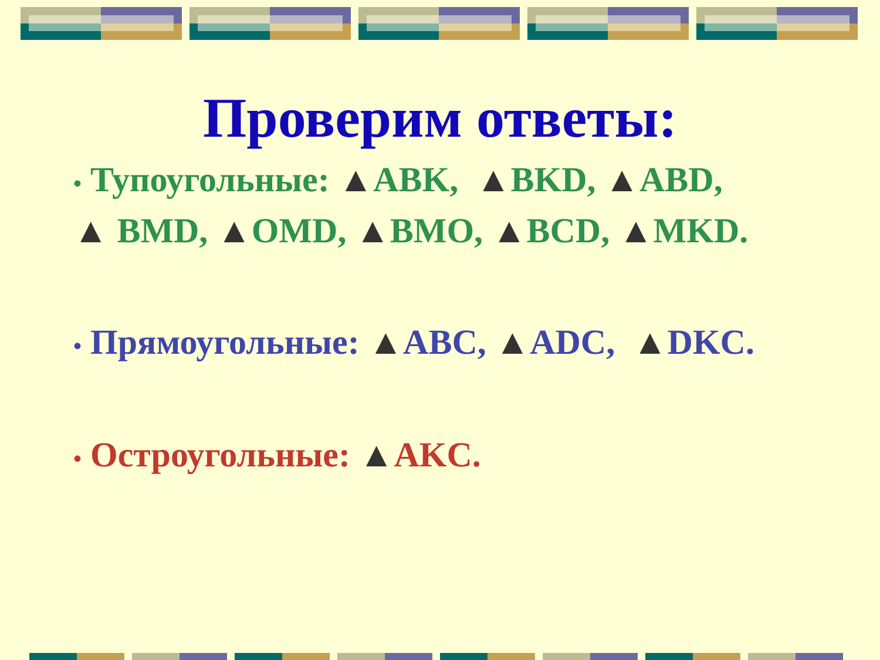Проверим ответы:
• Тупоугольные: ▲ABK, ▲BKD, ▲ABD,
▲ BMD, ▲OMD, ▲BMO, ▲BCD, ▲MKD.
• Прямоугольные: ▲ABC, ▲ADC, ▲DKC.
• Остроугольные: ▲AKC.